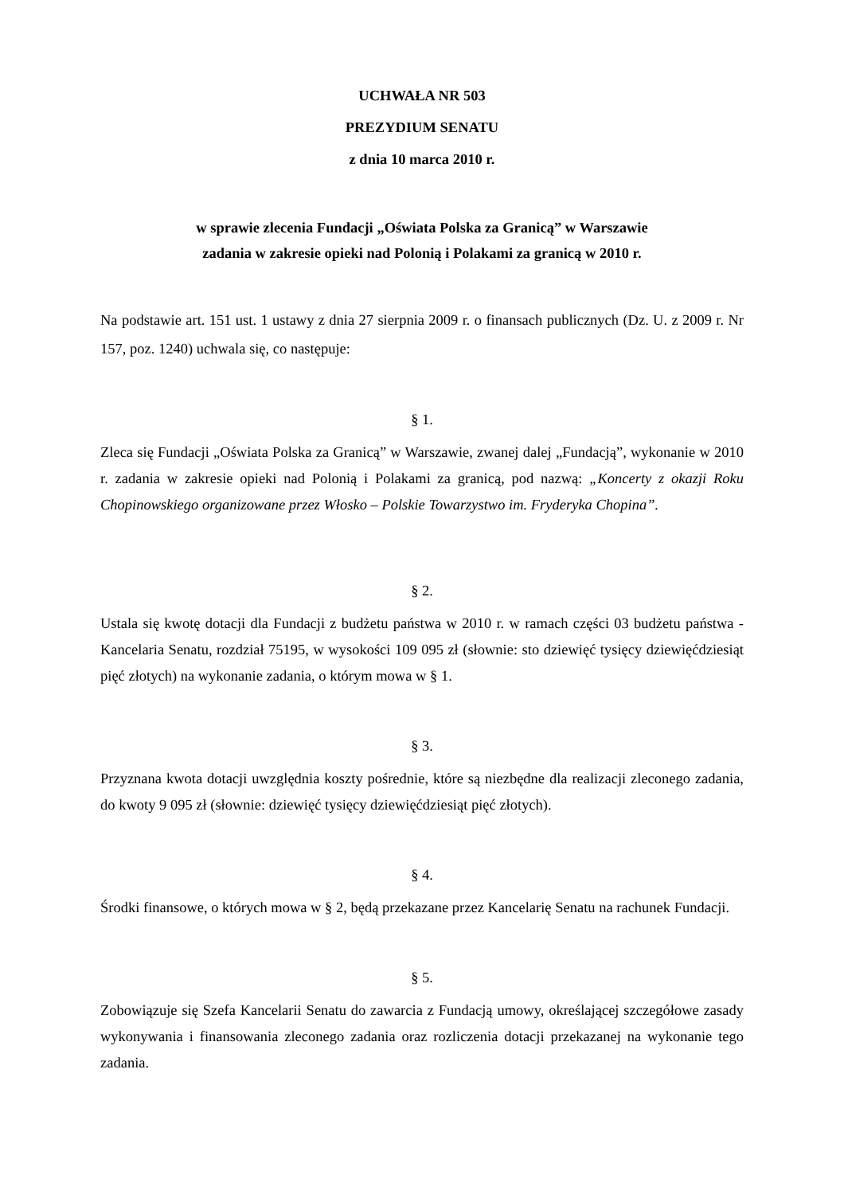UCHWAŁA NR 503
PREZYDIUM SENATU
z dnia 10 marca 2010 r.
w sprawie zlecenia Fundacji „Oświata Polska za Granicą” w Warszawie
zadania w zakresie opieki nad Polonią i Polakami za granicą w 2010 r.
Na podstawie art. 151 ust. 1 ustawy z dnia 27 sierpnia 2009 r. o finansach publicznych (Dz. U. z 2009 r. Nr 157, poz. 1240) uchwala się, co następuje:
§ 1.
Zleca się Fundacji „Oświata Polska za Granicą” w Warszawie, zwanej dalej „Fundacją”, wykonanie w 2010 r. zadania w zakresie opieki nad Polonią i Polakami za granicą, pod nazwą: „Koncerty z okazji Roku Chopinowskiego organizowane przez Włosko – Polskie Towarzystwo im. Fryderyka Chopina”.
§ 2.
Ustala się kwotę dotacji dla Fundacji z budżetu państwa w 2010 r. w ramach części 03 budżetu państwa - Kancelaria Senatu, rozdział 75195, w wysokości 109 095 zł (słownie: sto dziewięć tysięcy dziewięćdziesiąt pięć złotych) na wykonanie zadania, o którym mowa w § 1.
§ 3.
Przyznana kwota dotacji uwzględnia koszty pośrednie, które są niezbędne dla realizacji zleconego zadania, do kwoty 9 095 zł (słownie: dziewięć tysięcy dziewięćdziesiąt pięć złotych).
§ 4.
Środki finansowe, o których mowa w § 2, będą przekazane przez Kancelarię Senatu na rachunek Fundacji.
§ 5.
Zobowiązuje się Szefa Kancelarii Senatu do zawarcia z Fundacją umowy, określającej szczegółowe zasady wykonywania i finansowania zleconego zadania oraz rozliczenia dotacji przekazanej na wykonanie tego zadania.